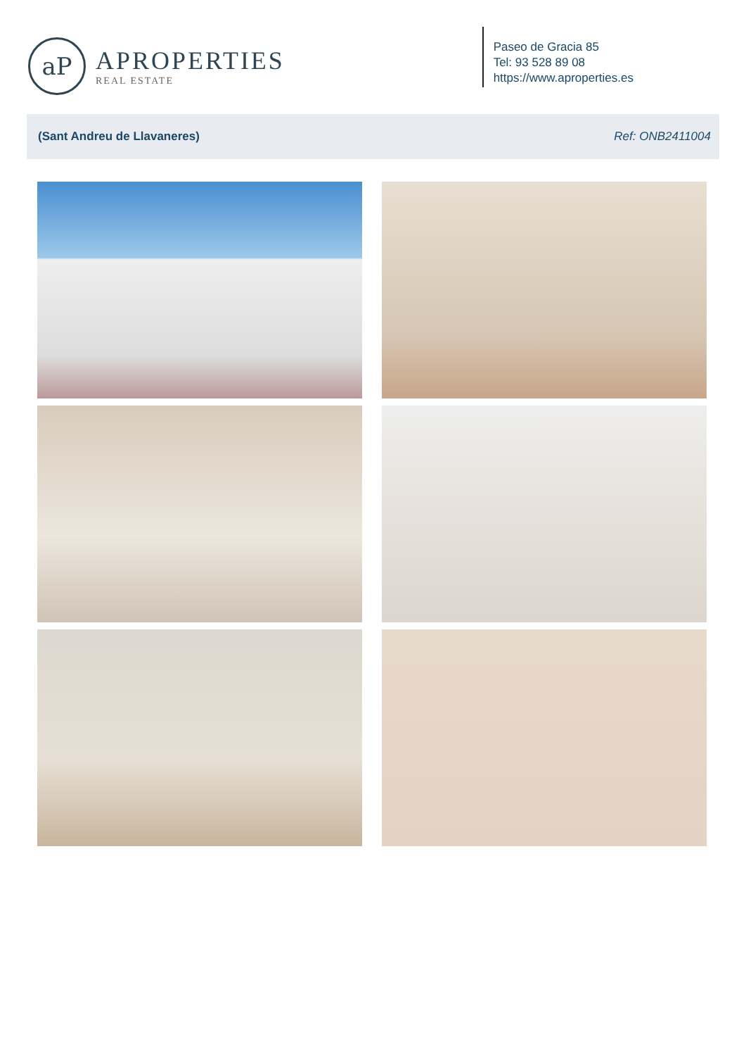aP
APROPERTIES
REAL ESTATE
Paseo de Gracia 85
Tel: 93 528 89 08
https://www.aproperties.es
(Sant Andreu de Llavaneres) Ref: ONB2411004